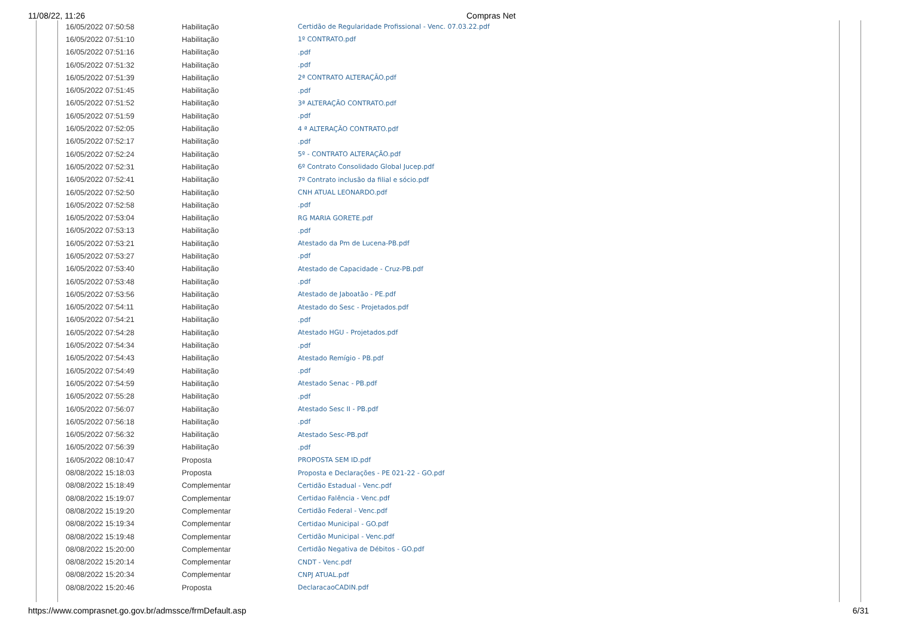11/08/22, 11:26 Compras Net
| 16/05/2022 07:50:58 | Habilitação | Certidão de Regularidade Profissional - Venc. 07.03.22.pdf |
| 16/05/2022 07:51:10 | Habilitação | 1º CONTRATO.pdf |
| 16/05/2022 07:51:16 | Habilitação | .pdf |
| 16/05/2022 07:51:32 | Habilitação | .pdf |
| 16/05/2022 07:51:39 | Habilitação | 2ª CONTRATO ALTERAÇÃO.pdf |
| 16/05/2022 07:51:45 | Habilitação | .pdf |
| 16/05/2022 07:51:52 | Habilitação | 3ª ALTERAÇÃO CONTRATO.pdf |
| 16/05/2022 07:51:59 | Habilitação | .pdf |
| 16/05/2022 07:52:05 | Habilitação | 4 ª ALTERAÇÃO CONTRATO.pdf |
| 16/05/2022 07:52:17 | Habilitação | .pdf |
| 16/05/2022 07:52:24 | Habilitação | 5º - CONTRATO ALTERAÇÃO.pdf |
| 16/05/2022 07:52:31 | Habilitação | 6º Contrato Consolidado Global Jucep.pdf |
| 16/05/2022 07:52:41 | Habilitação | 7º Contrato inclusão da filial e sócio.pdf |
| 16/05/2022 07:52:50 | Habilitação | CNH ATUAL LEONARDO.pdf |
| 16/05/2022 07:52:58 | Habilitação | .pdf |
| 16/05/2022 07:53:04 | Habilitação | RG MARIA GORETE.pdf |
| 16/05/2022 07:53:13 | Habilitação | .pdf |
| 16/05/2022 07:53:21 | Habilitação | Atestado da Pm de Lucena-PB.pdf |
| 16/05/2022 07:53:27 | Habilitação | .pdf |
| 16/05/2022 07:53:40 | Habilitação | Atestado de Capacidade - Cruz-PB.pdf |
| 16/05/2022 07:53:48 | Habilitação | .pdf |
| 16/05/2022 07:53:56 | Habilitação | Atestado de Jaboatão - PE.pdf |
| 16/05/2022 07:54:11 | Habilitação | Atestado do Sesc - Projetados.pdf |
| 16/05/2022 07:54:21 | Habilitação | .pdf |
| 16/05/2022 07:54:28 | Habilitação | Atestado HGU - Projetados.pdf |
| 16/05/2022 07:54:34 | Habilitação | .pdf |
| 16/05/2022 07:54:43 | Habilitação | Atestado Remígio - PB.pdf |
| 16/05/2022 07:54:49 | Habilitação | .pdf |
| 16/05/2022 07:54:59 | Habilitação | Atestado Senac - PB.pdf |
| 16/05/2022 07:55:28 | Habilitação | .pdf |
| 16/05/2022 07:56:07 | Habilitação | Atestado Sesc II - PB.pdf |
| 16/05/2022 07:56:18 | Habilitação | .pdf |
| 16/05/2022 07:56:32 | Habilitação | Atestado Sesc-PB.pdf |
| 16/05/2022 07:56:39 | Habilitação | .pdf |
| 16/05/2022 08:10:47 | Proposta | PROPOSTA SEM ID.pdf |
| 08/08/2022 15:18:03 | Proposta | Proposta e Declarações - PE 021-22 - GO.pdf |
| 08/08/2022 15:18:49 | Complementar | Certidão Estadual - Venc.pdf |
| 08/08/2022 15:19:07 | Complementar | Certidao Falência - Venc.pdf |
| 08/08/2022 15:19:20 | Complementar | Certidão Federal - Venc.pdf |
| 08/08/2022 15:19:34 | Complementar | Certidao Municipal - GO.pdf |
| 08/08/2022 15:19:48 | Complementar | Certidão Municipal - Venc.pdf |
| 08/08/2022 15:20:00 | Complementar | Certidão Negativa de Débitos - GO.pdf |
| 08/08/2022 15:20:14 | Complementar | CNDT - Venc.pdf |
| 08/08/2022 15:20:34 | Complementar | CNPJ ATUAL.pdf |
| 08/08/2022 15:20:46 | Proposta | DeclaracaoCADIN.pdf |
https://www.comprasnet.go.gov.br/admssce/frmDefault.asp 6/31